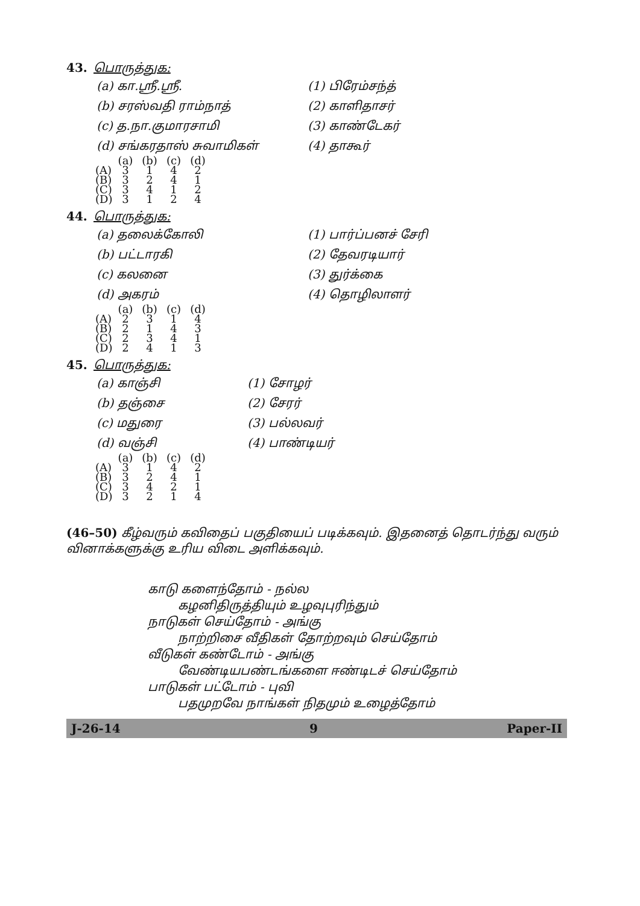43. பொருத்துக:
(a) கா.ஸ்ரீ.ஸ்ரீ. (1) பிரேம்சந்த்
(b) சரஸ்வதி ராம்நாத் (2) காளிதாசர்
(c) த.நா.குமாரசாமி (3) காண்டேகர்
(d) சங்கரதாஸ் சுவாமிகள் (4) தாகூர்
| | (a) | (b) | (c) | (d) |
| --- | --- | --- | --- | --- |
| (A) | 3 | 1 | 4 | 2 |
| (B) | 3 | 2 | 4 | 1 |
| (C) | 3 | 4 | 1 | 2 |
| (D) | 3 | 1 | 2 | 4 |
44. பொருத்துக:
(a) தலைக்கோலி (1) பார்ப்பனச் சேரி
(b) பட்டாரகி (2) தேவரடியார்
(c) கலனை (3) துர்க்கை
(d) அகரம் (4) தொழிலாளர்
| | (a) | (b) | (c) | (d) |
| --- | --- | --- | --- | --- |
| (A) | 2 | 3 | 1 | 4 |
| (B) | 2 | 1 | 4 | 3 |
| (C) | 2 | 3 | 4 | 1 |
| (D) | 2 | 4 | 1 | 3 |
45. பொருத்துக:
(a) காஞ்சி (1) சோழர்
(b) தஞ்சை (2) சேரர்
(c) மதுரை (3) பல்லவர்
(d) வஞ்சி (4) பாண்டியர்
| | (a) | (b) | (c) | (d) |
| --- | --- | --- | --- | --- |
| (A) | 3 | 1 | 4 | 2 |
| (B) | 3 | 2 | 4 | 1 |
| (C) | 3 | 4 | 2 | 1 |
| (D) | 3 | 2 | 1 | 4 |
(46–50) கீழ்வரும் கவிதைப் பகுதியைப் படிக்கவும். இதனைத் தொடர்ந்து வரும் வினாக்களுக்கு உரிய விடை அளிக்கவும்.
காடு களைந்தோம் - நல்ல
கழனிதிருத்தியும் உழவுபுரிந்தும்
நாடுகள் செய்தோம் - அங்கு
நாற்றிசை வீதிகள் தோற்றவும் செய்தோம்
வீடுகள் கண்டோம் - அங்கு
வேண்டியபண்டங்களை ஈண்டிடச் செய்தோம்
பாடுகள் பட்டோம் - புவி
பதமுறவே நாங்கள் நிதமும் உழைத்தோம்
J-26-14 9 Paper-II